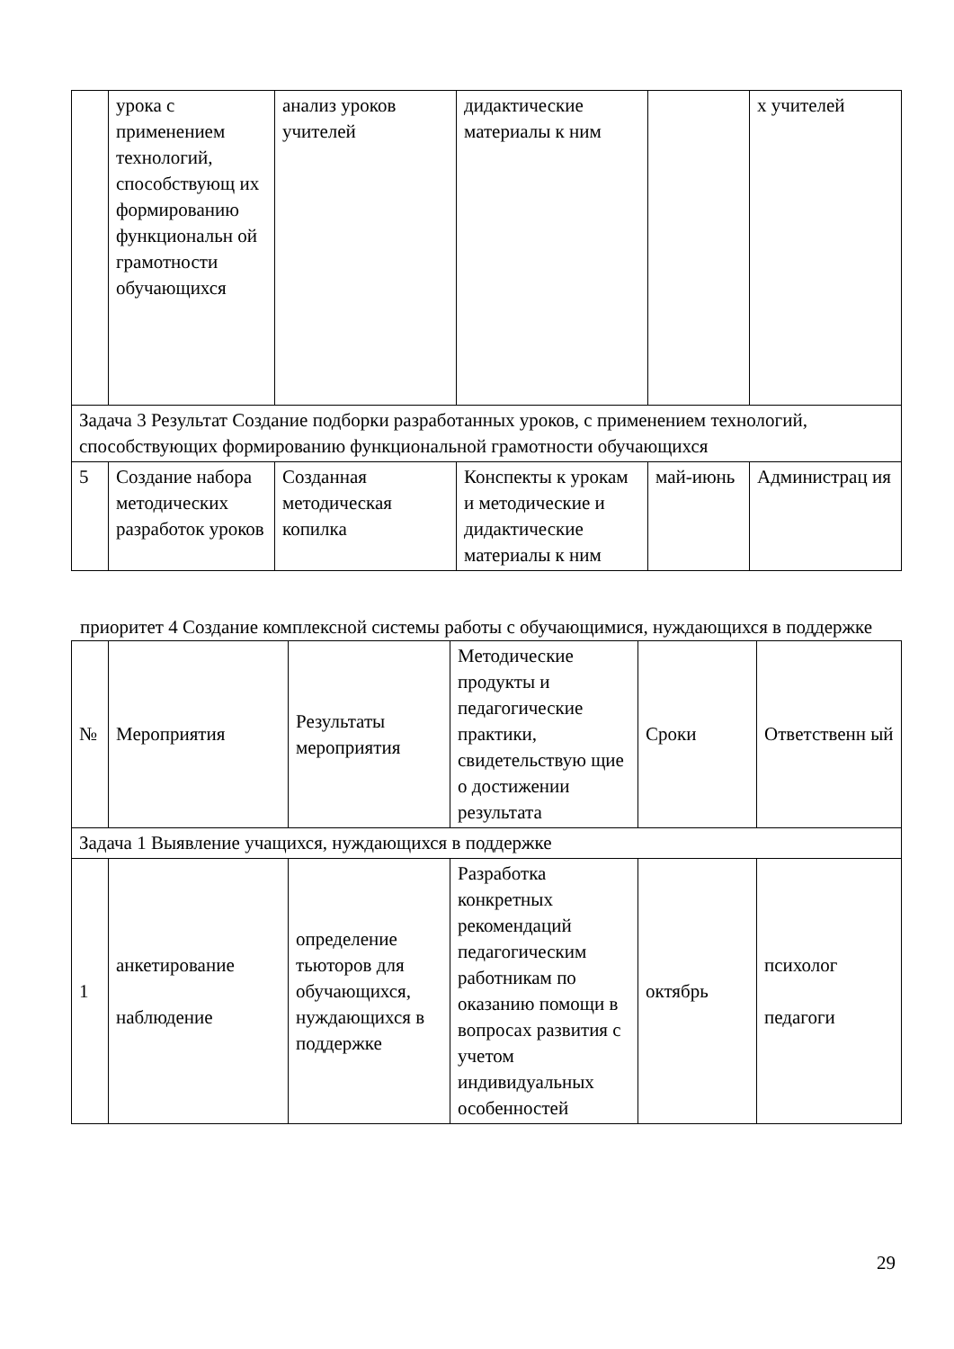| | урока с применением технологий, способствующ их формированию функциональн ой грамотности обучающихся | анализ уроков учителей | дидактические материалы к ним | | х учителей |
| Задача 3 Результат Создание подборки разработанных уроков, с применением технологий, способствующих формированию функциональной грамотности обучающихся | | | | | |
| 5 | Создание набора методических разработок уроков | Созданная методическая копилка | Конспекты к урокам и методические и дидактические материалы к ним | май-июнь | Администрац ия |
приоритет 4 Создание комплексной системы работы с обучающимися, нуждающихся в поддержке
| № | Мероприятия | Результаты мероприятия | Методические продукты и педагогические практики, свидетельствую щие о достижении результата | Сроки | Ответственн ый |
| Задача 1 Выявление учащихся, нуждающихся в поддержке | | | | | |
| 1 | анкетирование наблюдение | определение тьюторов для обучающихся, нуждающихся в поддержке | Разработка конкретных рекомендаций педагогическим работникам по оказанию помощи в вопросах развития с учетом индивидуальных особенностей | октябрь | психолог педагоги |
29